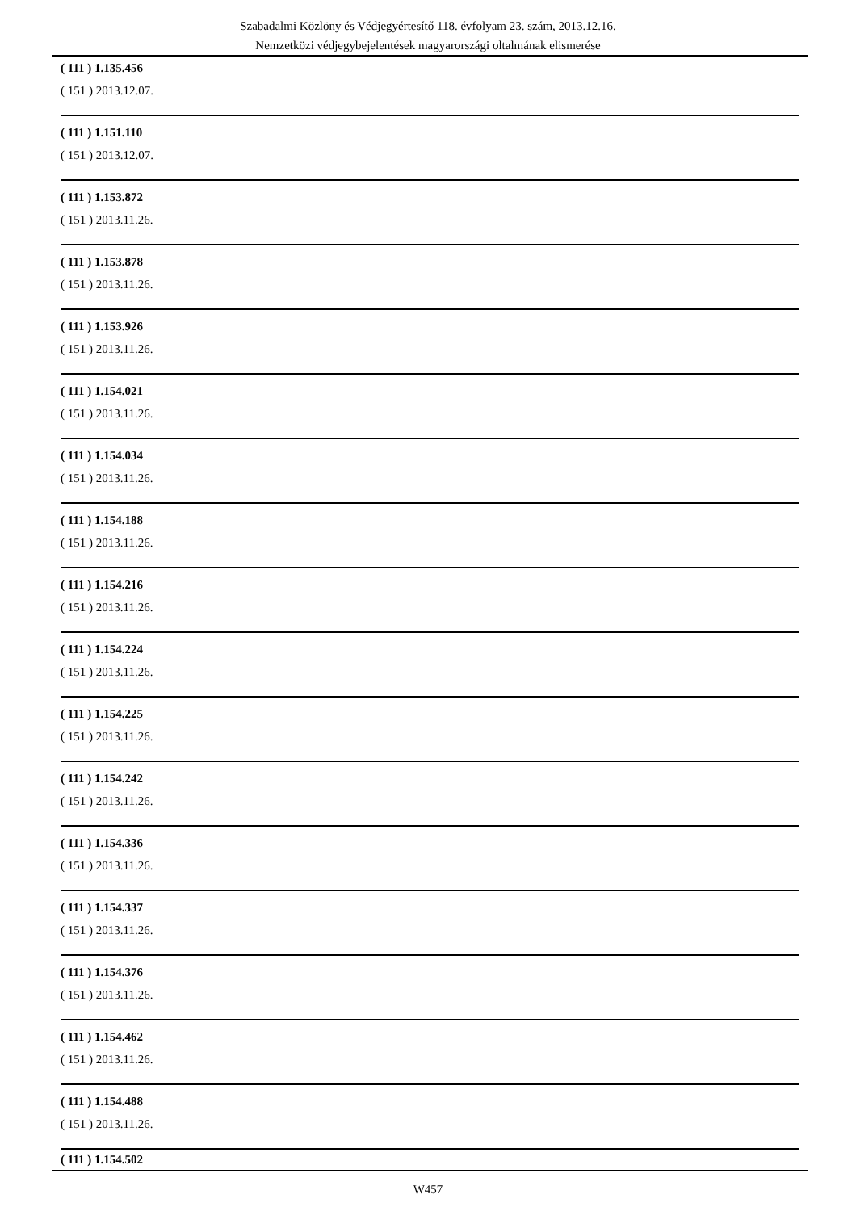Szabadalmi Közlöny és Védjegyértesítő 118. évfolyam 23. szám, 2013.12.16.
Nemzetközi védjegybejelentések magyarországi oltalmának elismerése
( 111 ) 1.135.456
( 151 ) 2013.12.07.
( 111 ) 1.151.110
( 151 ) 2013.12.07.
( 111 ) 1.153.872
( 151 ) 2013.11.26.
( 111 ) 1.153.878
( 151 ) 2013.11.26.
( 111 ) 1.153.926
( 151 ) 2013.11.26.
( 111 ) 1.154.021
( 151 ) 2013.11.26.
( 111 ) 1.154.034
( 151 ) 2013.11.26.
( 111 ) 1.154.188
( 151 ) 2013.11.26.
( 111 ) 1.154.216
( 151 ) 2013.11.26.
( 111 ) 1.154.224
( 151 ) 2013.11.26.
( 111 ) 1.154.225
( 151 ) 2013.11.26.
( 111 ) 1.154.242
( 151 ) 2013.11.26.
( 111 ) 1.154.336
( 151 ) 2013.11.26.
( 111 ) 1.154.337
( 151 ) 2013.11.26.
( 111 ) 1.154.376
( 151 ) 2013.11.26.
( 111 ) 1.154.462
( 151 ) 2013.11.26.
( 111 ) 1.154.488
( 151 ) 2013.11.26.
( 111 ) 1.154.502
W457